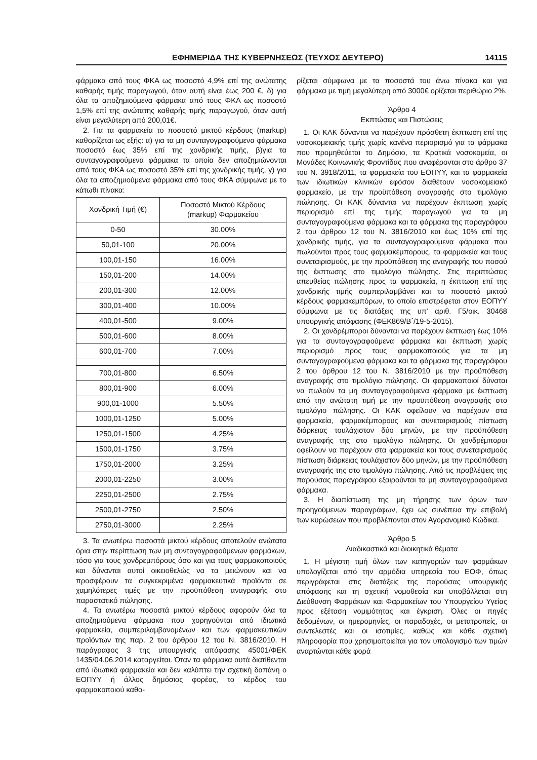ΕΦΗΜΕΡΙΔΑ ΤΗΣ ΚΥΒΕΡΝΗΣΕΩΣ (ΤΕΥΧΟΣ ΔΕΥΤΕΡΟ) 14115
φάρμακα από τους ΦΚΑ ως ποσοστό 4,9% επί της ανώτατης καθαρής τιμής παραγωγού, όταν αυτή είναι έως 200 €, δ) για όλα τα αποζημιούμενα φάρμακα από τους ΦΚΑ ως ποσοστό 1,5% επί της ανώτατης καθαρής τιμής παραγωγού, όταν αυτή είναι μεγαλύτερη από 200,01€.
2. Για τα φαρμακεία το ποσοστό μικτού κέρδους (markup) καθορίζεται ως εξής: α) για τα μη συνταγογραφούμενα φάρμακα ποσοστό έως 35% επί της χονδρικής τιμής, β)για τα συνταγογραφούμενα φάρμακα τα οποία δεν αποζημιώνονται από τους ΦΚΑ ως ποσοστό 35% επί της χονδρικής τιμής, γ) για όλα τα αποζημιούμενα φάρμακα από τους ΦΚΑ σύμφωνα με το κάτωθι πίνακα:
| Χονδρική Τιμή (€) | Ποσοστό Μικτού Κέρδους (markup) Φαρμακείου |
| --- | --- |
| 0-50 | 30.00% |
| 50,01-100 | 20.00% |
| 100,01-150 | 16.00% |
| 150,01-200 | 14.00% |
| 200,01-300 | 12.00% |
| 300,01-400 | 10.00% |
| 400,01-500 | 9.00% |
| 500,01-600 | 8.00% |
| 600,01-700 | 7.00% |
| 700,01-800 | 6.50% |
| 800,01-900 | 6.00% |
| 900,01-1000 | 5.50% |
| 1000,01-1250 | 5.00% |
| 1250,01-1500 | 4.25% |
| 1500,01-1750 | 3.75% |
| 1750,01-2000 | 3.25% |
| 2000,01-2250 | 3.00% |
| 2250,01-2500 | 2.75% |
| 2500,01-2750 | 2.50% |
| 2750,01-3000 | 2.25% |
3. Τα ανωτέρω ποσοστά μικτού κέρδους αποτελούν ανώτατα όρια στην περίπτωση των μη συνταγογραφούμενων φαρμάκων, τόσο για τους χονδρεμπόρους όσο και για τους φαρμακοποιούς και δύνανται αυτοί οικειοθελώς να τα μειώνουν και να προσφέρουν τα συγκεκριμένα φαρμακευτικά προϊόντα σε χαμηλότερες τιμές με την προϋπόθεση αναγραφής στο παραστατικό πώλησης.
4. Τα ανωτέρω ποσοστά μικτού κέρδους αφορούν όλα τα αποζημιούμενα φάρμακα που χορηγούνται από ιδιωτικά φαρμακεία, συμπεριλαμβανομένων και των φαρμακευτικών προϊόντων της παρ. 2 του άρθρου 12 του Ν. 3816/2010. Η παράγραφος 3 της υπουργικής απόφασης 45001/ΦΕΚ 1435/04.06.2014 καταργείται. Όταν τα φάρμακα αυτά διατίθενται από ιδιωτικά φαρμακεία και δεν καλύπτει την σχετική δαπάνη ο ΕΟΠΥΥ ή άλλος δημόσιος φορέας, το κέρδος του φαρμακοποιού καθο-
ρίζεται σύμφωνα με τα ποσοστά του άνω πίνακα και για φάρμακα με τιμή μεγαλύτερη από 3000€ ορίζεται περιθώριο 2%.
Άρθρο 4
Εκπτώσεις και Πιστώσεις
1. Οι ΚΑΚ δύνανται να παρέχουν πρόσθετη έκπτωση επί της νοσοκομειακής τιμής χωρίς κανένα περιορισμό για τα φάρμακα που προμηθεύεται το Δημόσιο, τα Κρατικά νοσοκομεία, οι Μονάδες Κοινωνικής Φροντίδας που αναφέρονται στο άρθρο 37 του Ν. 3918/2011, τα φαρμακεία του ΕΟΠΥΥ, και τα φαρμακεία των ιδιωτικών κλινικών εφόσον διαθέτουν νοσοκομειακό φαρμακείο, με την προϋπόθεση αναγραφής στο τιμολόγιο πώλησης. Οι ΚΑΚ δύνανται να παρέχουν έκπτωση χωρίς περιορισμό επί της τιμής παραγωγού για τα μη συνταγογραφούμενα φάρμακα και τα φάρμακα της παραγράφου 2 του άρθρου 12 του Ν. 3816/2010 και έως 10% επί της χονδρικής τιμής, για τα συνταγογραφούμενα φάρμακα που πωλούνται προς τους φαρμακέμπορους, τα φαρμακεία και τους συνεταιρισμούς, με την προϋπόθεση της αναγραφής του ποσού της έκπτωσης στο τιμολόγιο πώλησης. Στις περιπτώσεις απευθείας πώλησης προς τα φαρμακεία, η έκπτωση επί της χονδρικής τιμής συμπεριλαμβάνει και το ποσοστό μικτού κέρδους φαρμακεμπόρων, το οποίο επιστρέφεται στον ΕΟΠΥΥ σύμφωνα με τις διατάξεις της υπ' αριθ. Γ5/οικ. 30468 υπουργικής απόφασης (ΦΕΚ869/Β΄/19-5-2015).
2. Οι χονδρέμποροι δύνανται να παρέχουν έκπτωση έως 10% για τα συνταγογραφούμενα φάρμακα και έκπτωση χωρίς περιορισμό προς τους φαρμακοποιούς για τα μη συνταγογραφούμενα φάρμακα και τα φάρμακα της παραγράφου 2 του άρθρου 12 του Ν. 3816/2010 με την προϋπόθεση αναγραφής στο τιμολόγιο πώλησης. Οι φαρμακοποιοί δύναται να πωλούν τα μη συνταγογραφούμενα φάρμακα με έκπτωση από την ανώτατη τιμή με την προϋπόθεση αναγραφής στο τιμολόγιο πώλησης. Οι ΚΑΚ οφείλουν να παρέχουν στα φαρμακεία, φαρμακέμπορους και συνεταιρισμούς πίστωση διάρκειας τουλάχιστον δύο μηνών, με την προϋπόθεση αναγραφής της στο τιμολόγιο πώλησης. Οι χονδρέμποροι οφείλουν να παρέχουν στα φαρμακεία και τους συνεταιρισμούς πίστωση διάρκειας τουλάχιστον δύο μηνών, με την προϋπόθεση αναγραφής της στο τιμολόγιο πώλησης. Από τις προβλέψεις της παρούσας παραγράφου εξαιρούνται τα μη συνταγογραφούμενα φάρμακα.
3. Η διαπίστωση της μη τήρησης των όρων των προηγούμενων παραγράφων, έχει ως συνέπεια την επιβολή των κυρώσεων που προβλέπονται στον Αγορανομικό Κώδικα.
Άρθρο 5
Διαδικαστικά και διοικητικά θέματα
1. Η μέγιστη τιμή όλων των κατηγοριών των φαρμάκων υπολογίζεται από την αρμόδια υπηρεσία του ΕΟΦ, όπως περιγράφεται στις διατάξεις της παρούσας υπουργικής απόφασης και τη σχετική νομοθεσία και υποβάλλεται στη Διεύθυνση Φαρμάκων και Φαρμακείων του Υπουργείου Υγείας προς εξέταση νομιμότητας και έγκριση. Όλες οι πηγές δεδομένων, οι ημερομηνίες, οι παραδοχές, οι μετατροπείς, οι συντελεστές και οι ισοτιμίες, καθώς και κάθε σχετική πληροφορία που χρησιμοποιείται για τον υπολογισμό των τιμών αναρτώνται κάθε φορά